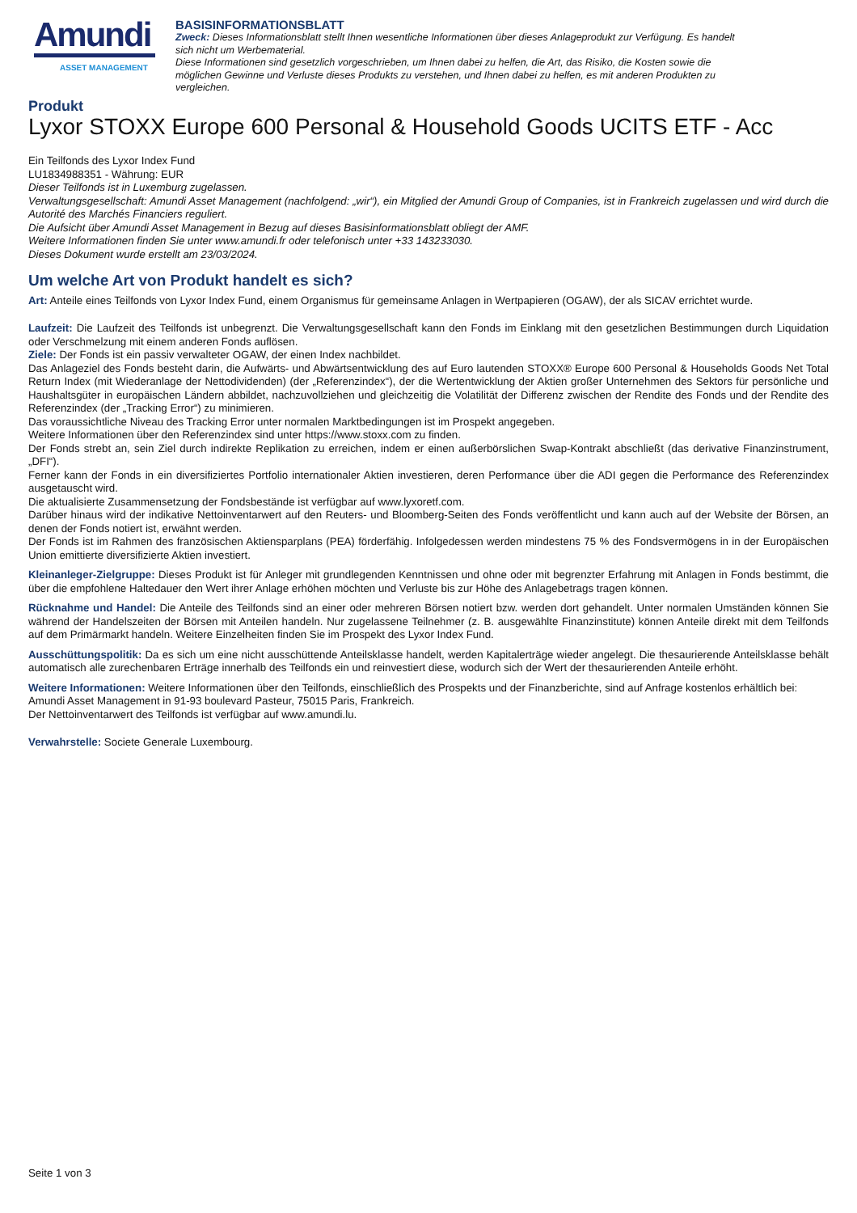Amundi
ASSET MANAGEMENT
BASISINFORMATIONSBLATT
Zweck: Dieses Informationsblatt stellt Ihnen wesentliche Informationen über dieses Anlageprodukt zur Verfügung. Es handelt
sich nicht um Werbematerial.
Diese Informationen sind gesetzlich vorgeschrieben, um Ihnen dabei zu helfen, die Art, das Risiko, die Kosten sowie die
möglichen Gewinne und Verluste dieses Produkts zu verstehen, und Ihnen dabei zu helfen, es mit anderen Produkten zu
vergleichen.
Produkt
Lyxor STOXX Europe 600 Personal & Household Goods UCITS ETF - Acc
Ein Teilfonds des Lyxor Index Fund
LU1834988351 - Währung: EUR
Dieser Teilfonds ist in Luxemburg zugelassen.
Verwaltungsgesellschaft: Amundi Asset Management (nachfolgend: „wir“), ein Mitglied der Amundi Group of Companies, ist in Frankreich zugelassen und wird durch die Autorité des Marchés Financiers reguliert.
Die Aufsicht über Amundi Asset Management in Bezug auf dieses Basisinformationsblatt obliegt der AMF.
Weitere Informationen finden Sie unter www.amundi.fr oder telefonisch unter +33 143233030.
Dieses Dokument wurde erstellt am 23/03/2024.
Um welche Art von Produkt handelt es sich?
Art: Anteile eines Teilfonds von Lyxor Index Fund, einem Organismus für gemeinsame Anlagen in Wertpapieren (OGAW), der als SICAV errichtet wurde.
Laufzeit: Die Laufzeit des Teilfonds ist unbegrenzt. Die Verwaltungsgesellschaft kann den Fonds im Einklang mit den gesetzlichen Bestimmungen durch Liquidation oder Verschmelzung mit einem anderen Fonds auflösen.
Ziele: Der Fonds ist ein passiv verwalteter OGAW, der einen Index nachbildet.
Das Anlageziel des Fonds besteht darin, die Aufwärts- und Abwärtsentwicklung des auf Euro lautenden STOXX® Europe 600 Personal & Households Goods Net Total Return Index (mit Wiederanlage der Nettodividenden) (der „Referenzindex“), der die Wertentwicklung der Aktien großer Unternehmen des Sektors für persönliche und Haushaltsgüter in europäischen Ländern abbildet, nachzuvollziehen und gleichzeitig die Volatilität der Differenz zwischen der Rendite des Fonds und der Rendite des Referenzindex (der „Tracking Error“) zu minimieren.
Das voraussichtliche Niveau des Tracking Error unter normalen Marktbedingungen ist im Prospekt angegeben.
Weitere Informationen über den Referenzindex sind unter https://www.stoxx.com zu finden.
Der Fonds strebt an, sein Ziel durch indirekte Replikation zu erreichen, indem er einen außerbörslichen Swap-Kontrakt abschließt (das derivative Finanzinstrument, „DFI“).
Ferner kann der Fonds in ein diversifiziertes Portfolio internationaler Aktien investieren, deren Performance über die ADI gegen die Performance des Referenzindex ausgetauscht wird.
Die aktualisierte Zusammensetzung der Fondsbestände ist verfügbar auf www.lyxoretf.com.
Darüber hinaus wird der indikative Nettoinventarwert auf den Reuters- und Bloomberg-Seiten des Fonds veröffentlicht und kann auch auf der Website der Börsen, an denen der Fonds notiert ist, erwähnt werden.
Der Fonds ist im Rahmen des französischen Aktiensparplans (PEA) förderfähig. Infolgedessen werden mindestens 75 % des Fondsvermögens in in der Europäischen Union emittierte diversifizierte Aktien investiert.
Kleinanleger-Zielgruppe: Dieses Produkt ist für Anleger mit grundlegenden Kenntnissen und ohne oder mit begrenzter Erfahrung mit Anlagen in Fonds bestimmt, die über die empfohlene Haltedauer den Wert ihrer Anlage erhöhen möchten und Verluste bis zur Höhe des Anlagebetrags tragen können.
Rücknahme und Handel: Die Anteile des Teilfonds sind an einer oder mehreren Börsen notiert bzw. werden dort gehandelt. Unter normalen Umständen können Sie während der Handelszeiten der Börsen mit Anteilen handeln. Nur zugelassene Teilnehmer (z. B. ausgewählte Finanzinstitute) können Anteile direkt mit dem Teilfonds auf dem Primärmarkt handeln. Weitere Einzelheiten finden Sie im Prospekt des Lyxor Index Fund.
Ausschüttungspolitik: Da es sich um eine nicht ausschüttende Anteilsklasse handelt, werden Kapitalerträge wieder angelegt. Die thesaurierende Anteilsklasse behält automatisch alle zurechenbaren Erträge innerhalb des Teilfonds ein und reinvestiert diese, wodurch sich der Wert der thesaurierenden Anteile erhöht.
Weitere Informationen: Weitere Informationen über den Teilfonds, einschließlich des Prospekts und der Finanzberichte, sind auf Anfrage kostenlos erhältlich bei: Amundi Asset Management in 91-93 boulevard Pasteur, 75015 Paris, Frankreich.
Der Nettoinventarwert des Teilfonds ist verfügbar auf www.amundi.lu.
Verwahrstelle: Societe Generale Luxembourg.
Seite 1 von 3